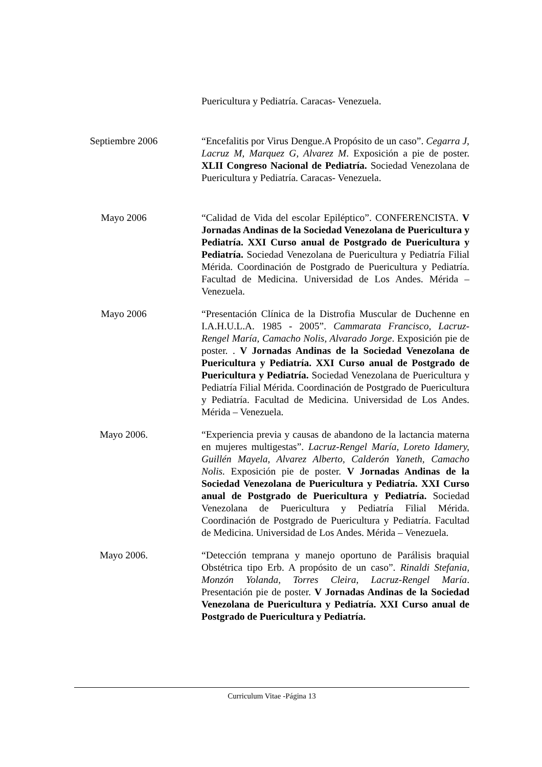Puericultura y Pediatría. Caracas- Venezuela.
Septiembre 2006 “Encefalitis por Virus Dengue.A Propósito de un caso”. Cegarra J, Lacruz M, Marquez G, Alvarez M. Exposición a pie de poster. XLII Congreso Nacional de Pediatría. Sociedad Venezolana de Puericultura y Pediatría. Caracas- Venezuela.
Mayo 2006 “Calidad de Vida del escolar Epiléptico”. CONFERENCISTA. V Jornadas Andinas de la Sociedad Venezolana de Puericultura y Pediatría. XXI Curso anual de Postgrado de Puericultura y Pediatría. Sociedad Venezolana de Puericultura y Pediatría Filial Mérida. Coordinación de Postgrado de Puericultura y Pediatría. Facultad de Medicina. Universidad de Los Andes. Mérida – Venezuela.
Mayo 2006 “Presentación Clínica de la Distrofia Muscular de Duchenne en I.A.H.U.L.A. 1985 - 2005”. Cammarata Francisco, Lacruz- Rengel María, Camacho Nolis, Alvarado Jorge. Exposición pie de poster. . V Jornadas Andinas de la Sociedad Venezolana de Puericultura y Pediatría. XXI Curso anual de Postgrado de Puericultura y Pediatría. Sociedad Venezolana de Puericultura y Pediatría Filial Mérida. Coordinación de Postgrado de Puericultura y Pediatría. Facultad de Medicina. Universidad de Los Andes. Mérida – Venezuela.
Mayo 2006. “Experiencia previa y causas de abandono de la lactancia materna en mujeres multigestas”. Lacruz-Rengel María, Loreto Idamery, Guillén Mayela, Alvarez Alberto, Calderón Yaneth, Camacho Nolis. Exposición pie de poster. V Jornadas Andinas de la Sociedad Venezolana de Puericultura y Pediatría. XXI Curso anual de Postgrado de Puericultura y Pediatría. Sociedad Venezolana de Puericultura y Pediatría Filial Mérida. Coordinación de Postgrado de Puericultura y Pediatría. Facultad de Medicina. Universidad de Los Andes. Mérida – Venezuela.
Mayo 2006. “Detección temprana y manejo oportuno de Parálisis braquial Obstétrica tipo Erb. A propósito de un caso”. Rinaldi Stefania, Monzón Yolanda, Torres Cleira, Lacruz-Rengel María. Presentación pie de poster. V Jornadas Andinas de la Sociedad Venezolana de Puericultura y Pediatría. XXI Curso anual de Postgrado de Puericultura y Pediatría.
Curriculum Vitae -Página 13